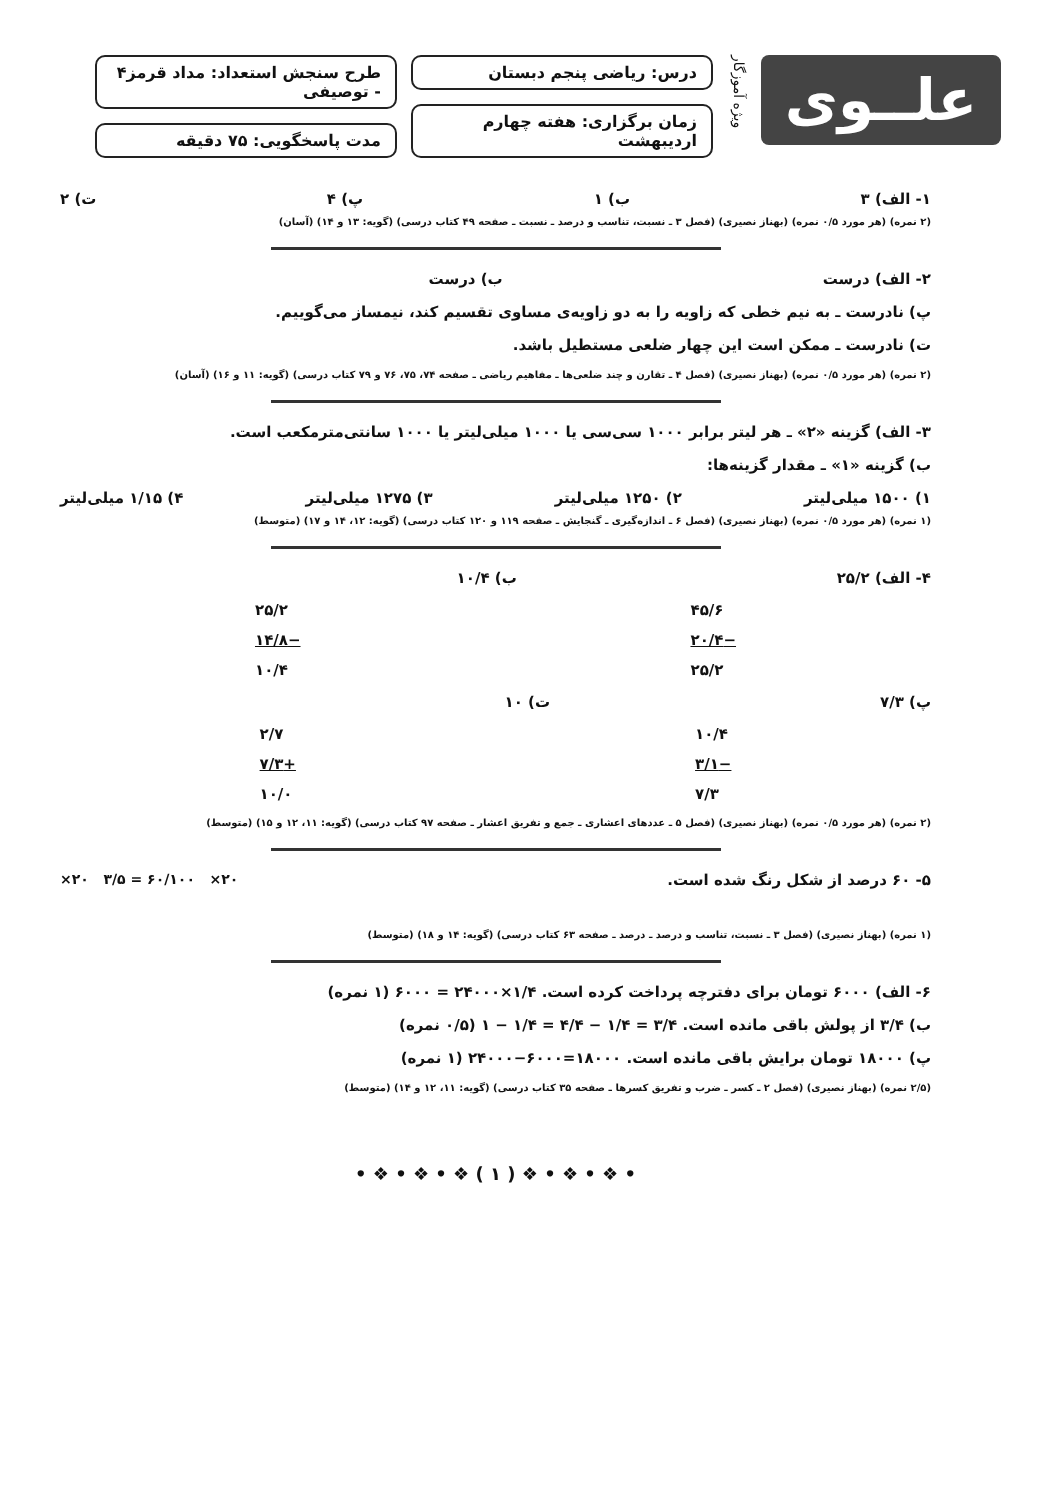علــوی
ویژه آموزگار
درس: ریاضی پنجم دبستان
زمان برگزاری: هفته چهارم اردیبهشت
طرح سنجش استعداد: مداد قرمز۴ - توصیفی
مدت پاسخگویی: ۷۵ دقیقه
۱- الف) ۳ ب) ۱ پ) ۴ ت) ۲
(۲ نمره) (هر مورد ۰/۵ نمره) (بهناز نصیری) (فصل ۳ ـ نسبت، تناسب و درصد ـ نسبت ـ صفحه ۴۹ کتاب درسی) (گویه: ۱۳ و ۱۴) (آسان)
۲- الف) درست ب) درست
پ) نادرست ـ به نیم خطی که زاویه را به دو زاویه‌ی مساوی تقسیم کند، نیمساز می‌گوییم.
ت) نادرست ـ ممکن است این چهار ضلعی مستطیل باشد.
(۲ نمره) (هر مورد ۰/۵ نمره) (بهناز نصیری) (فصل ۴ ـ تقارن و چند ضلعی‌ها ـ مفاهیم ریاضی ـ صفحه ۷۴، ۷۵، ۷۶ و ۷۹ کتاب درسی) (گویه: ۱۱ و ۱۶) (آسان)
۳- الف) گزینه «۲» ـ هر لیتر برابر ۱۰۰۰ سی‌سی یا ۱۰۰۰ میلی‌لیتر یا ۱۰۰۰ سانتی‌مترمکعب است.
ب) گزینه «۱» ـ مقدار گزینه‌ها:
۱) ۱۵۰۰ میلی‌لیتر ۲) ۱۲۵۰ میلی‌لیتر ۳) ۱۲۷۵ میلی‌لیتر ۴) ۱/۱۵ میلی‌لیتر
(۱ نمره) (هر مورد ۰/۵ نمره) (بهناز نصیری) (فصل ۶ ـ اندازه‌گیری ـ گنجایش ـ صفحه ۱۱۹ و ۱۲۰ کتاب درسی) (گویه: ۱۲، ۱۴ و ۱۷) (متوسط)
۴- الف) ۲۵/۲ ب) ۱۰/۴
۴۵/۶
−۲۰/۴
۲۵/۲
۲۵/۲
−۱۴/۸
۱۰/۴
پ) ۷/۳ ت) ۱۰
۱۰/۴
−۳/۱
۷/۳
۲/۷
+۷/۳
۱۰/۰
(۲ نمره) (هر مورد ۰/۵ نمره) (بهناز نصیری) (فصل ۵ ـ عددهای اعشاری ـ جمع و تفریق اعشار ـ صفحه ۹۷ کتاب درسی) (گویه: ۱۱، ۱۲ و ۱۵) (متوسط)
۵- ۶۰ درصد از شکل رنگ شده است. ×۲۰ ۳/۵ = ۶۰/۱۰۰ ×۲۰
(۱ نمره) (بهناز نصیری) (فصل ۳ ـ نسبت، تناسب و درصد ـ درصد ـ صفحه ۶۳ کتاب درسی) (گویه: ۱۴ و ۱۸) (متوسط)
۶- الف) ۶۰۰۰ تومان برای دفترچه پرداخت کرده است. ۶۰۰۰ = ۲۴۰۰۰×۱/۴ (۱ نمره)
ب) ۳/۴ از پولش باقی مانده است. ۱ − ۱/۴ = ۴/۴ − ۱/۴ = ۳/۴ (۰/۵ نمره)
پ) ۱۸۰۰۰ تومان برایش باقی مانده است. ۲۴۰۰۰−۶۰۰۰=۱۸۰۰۰ (۱ نمره)
(۲/۵ نمره) (بهناز نصیری) (فصل ۲ ـ کسر ـ ضرب و تفریق کسرها ـ صفحه ۳۵ کتاب درسی) (گویه: ۱۱، ۱۲ و ۱۴) (متوسط)
• ❖ • ❖ • ❖ ( ۱ ) ❖ • ❖ • ❖ •